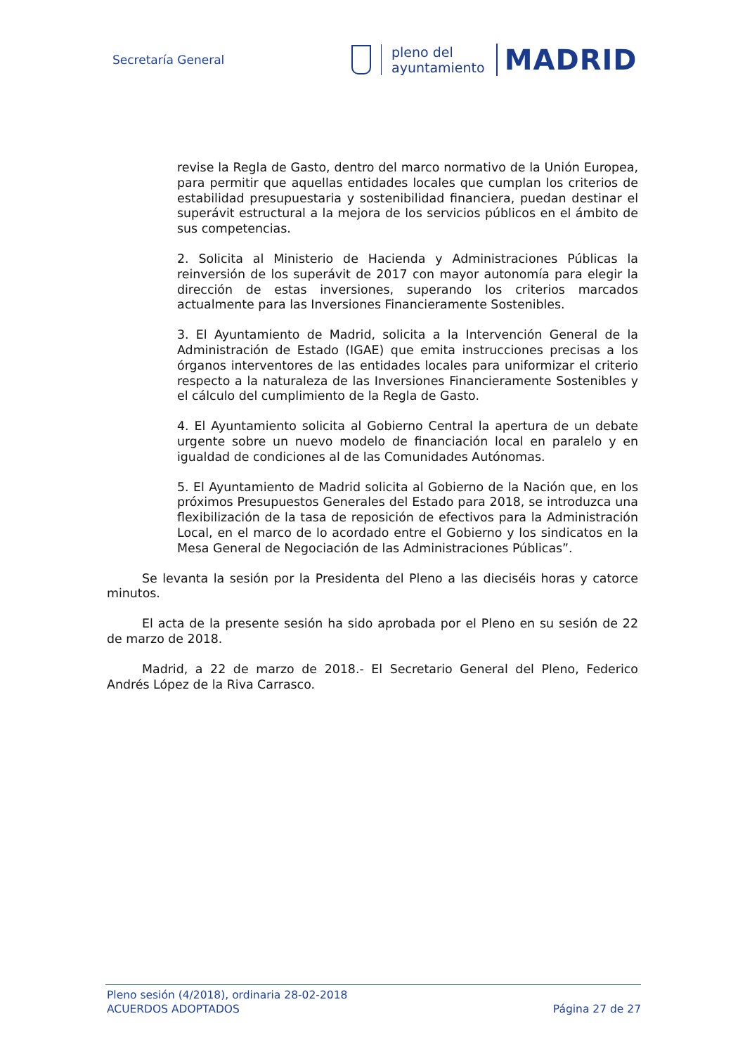Secretaría General
pleno del
ayuntamiento
MADRID
revise la Regla de Gasto, dentro del marco normativo de la Unión Europea, para permitir que aquellas entidades locales que cumplan los criterios de estabilidad presupuestaria y sostenibilidad financiera, puedan destinar el superávit estructural a la mejora de los servicios públicos en el ámbito de sus competencias.
2. Solicita al Ministerio de Hacienda y Administraciones Públicas la reinversión de los superávit de 2017 con mayor autonomía para elegir la dirección de estas inversiones, superando los criterios marcados actualmente para las Inversiones Financieramente Sostenibles.
3. El Ayuntamiento de Madrid, solicita a la Intervención General de la Administración de Estado (IGAE) que emita instrucciones precisas a los órganos interventores de las entidades locales para uniformizar el criterio respecto a la naturaleza de las Inversiones Financieramente Sostenibles y el cálculo del cumplimiento de la Regla de Gasto.
4. El Ayuntamiento solicita al Gobierno Central la apertura de un debate urgente sobre un nuevo modelo de financiación local en paralelo y en igualdad de condiciones al de las Comunidades Autónomas.
5. El Ayuntamiento de Madrid solicita al Gobierno de la Nación que, en los próximos Presupuestos Generales del Estado para 2018, se introduzca una flexibilización de la tasa de reposición de efectivos para la Administración Local, en el marco de lo acordado entre el Gobierno y los sindicatos en la Mesa General de Negociación de las Administraciones Públicas”.
Se levanta la sesión por la Presidenta del Pleno a las dieciséis horas y catorce minutos.
El acta de la presente sesión ha sido aprobada por el Pleno en su sesión de 22 de marzo de 2018.
Madrid, a 22 de marzo de 2018.- El Secretario General del Pleno, Federico Andrés López de la Riva Carrasco.
Pleno sesión (4/2018), ordinaria 28-02-2018
ACUERDOS ADOPTADOS Página 27 de 27